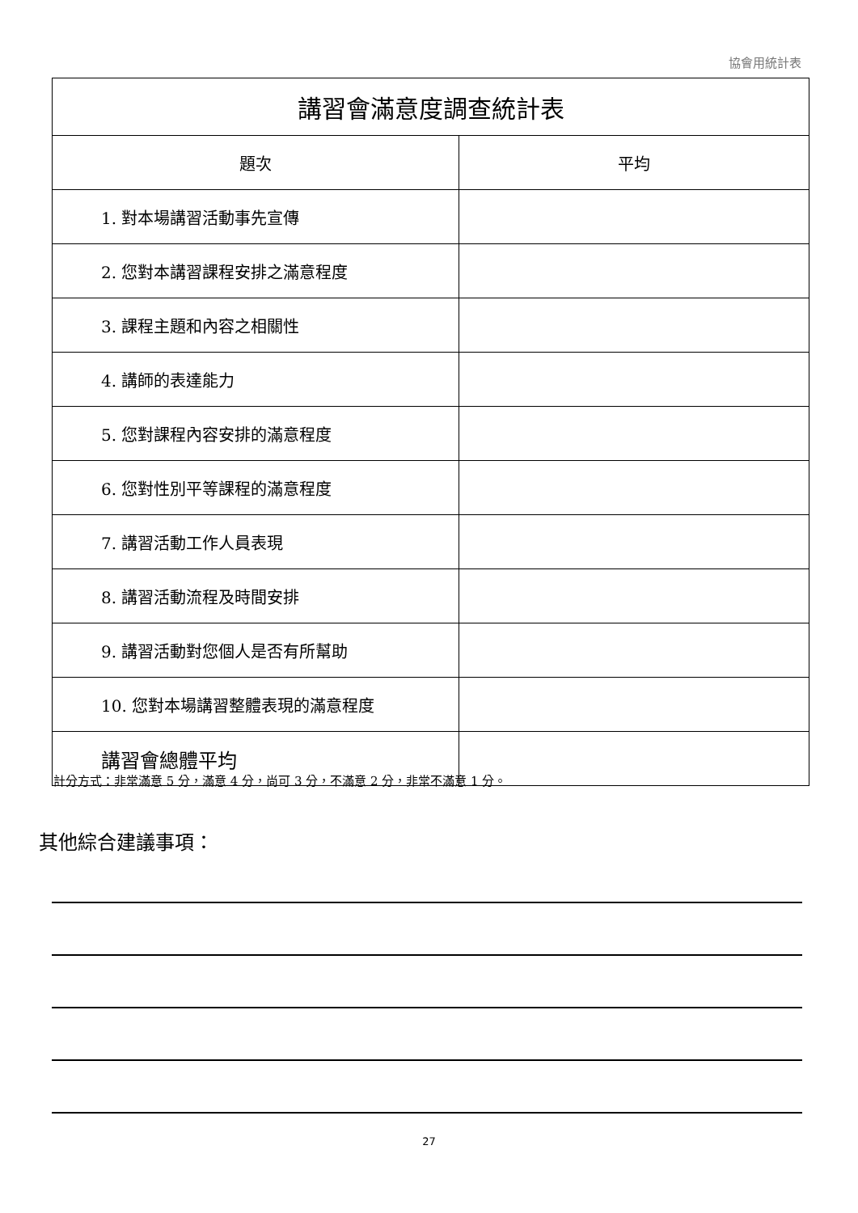協會用統計表
| 講習會滿意度調查統計表 | |
| --- | --- |
| 題次 | 平均 |
| 1. 對本場講習活動事先宣傳 | |
| 2. 您對本講習課程安排之滿意程度 | |
| 3. 課程主題和內容之相關性 | |
| 4. 講師的表達能力 | |
| 5. 您對課程內容安排的滿意程度 | |
| 6. 您對性別平等課程的滿意程度 | |
| 7. 講習活動工作人員表現 | |
| 8. 講習活動流程及時間安排 | |
| 9. 講習活動對您個人是否有所幫助 | |
| 10. 您對本場講習整體表現的滿意程度 | |
| 講習會總體平均 | |
計分方式：非常滿意 5 分，滿意 4 分，尚可 3 分，不滿意 2 分，非常不滿意 1 分。
其他綜合建議事項：
27